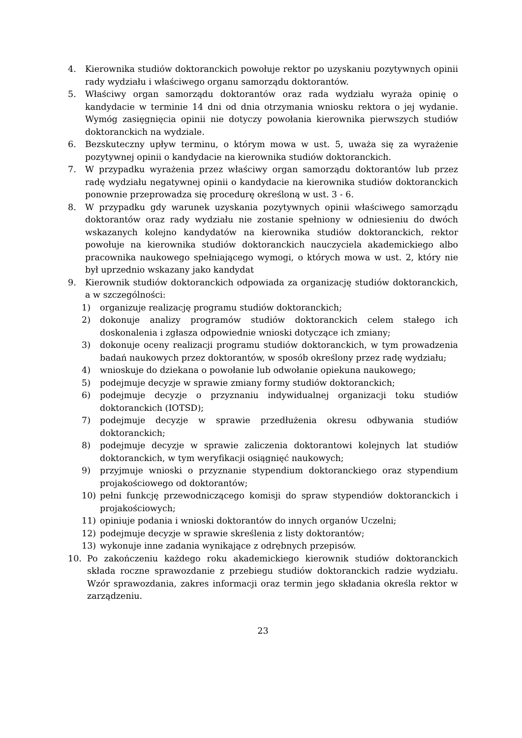4. Kierownika studiów doktoranckich powołuje rektor po uzyskaniu pozytywnych opinii rady wydziału i właściwego organu samorządu doktorantów.
5. Właściwy organ samorządu doktorantów oraz rada wydziału wyraża opinię o kandydacie w terminie 14 dni od dnia otrzymania wniosku rektora o jej wydanie. Wymóg zasięgnięcia opinii nie dotyczy powołania kierownika pierwszych studiów doktoranckich na wydziale.
6. Bezskuteczny upływ terminu, o którym mowa w ust. 5, uważa się za wyrażenie pozytywnej opinii o kandydacie na kierownika studiów doktoranckich.
7. W przypadku wyrażenia przez właściwy organ samorządu doktorantów lub przez radę wydziału negatywnej opinii o kandydacie na kierownika studiów doktoranckich ponownie przeprowadza się procedurę określoną w ust. 3 - 6.
8. W przypadku gdy warunek uzyskania pozytywnych opinii właściwego samorządu doktorantów oraz rady wydziału nie zostanie spełniony w odniesieniu do dwóch wskazanych kolejno kandydatów na kierownika studiów doktoranckich, rektor powołuje na kierownika studiów doktoranckich nauczyciela akademickiego albo pracownika naukowego spełniającego wymogi, o których mowa w ust. 2, który nie był uprzednio wskazany jako kandydat
9. Kierownik studiów doktoranckich odpowiada za organizację studiów doktoranckich, a w szczególności:
1) organizuje realizację programu studiów doktoranckich;
2) dokonuje analizy programów studiów doktoranckich celem stałego ich doskonalenia i zgłasza odpowiednie wnioski dotyczące ich zmiany;
3) dokonuje oceny realizacji programu studiów doktoranckich, w tym prowadzenia badań naukowych przez doktorantów, w sposób określony przez radę wydziału;
4) wnioskuje do dziekana o powołanie lub odwołanie opiekuna naukowego;
5) podejmuje decyzje w sprawie zmiany formy studiów doktoranckich;
6) podejmuje decyzje o przyznaniu indywidualnej organizacji toku studiów doktoranckich (IOTSD);
7) podejmuje decyzje w sprawie przedłużenia okresu odbywania studiów doktoranckich;
8) podejmuje decyzje w sprawie zaliczenia doktorantowi kolejnych lat studiów doktoranckich, w tym weryfikacji osiągnięć naukowych;
9) przyjmuje wnioski o przyznanie stypendium doktoranckiego oraz stypendium projakościowego od doktorantów;
10) pełni funkcję przewodniczącego komisji do spraw stypendiów doktoranckich i projakościowych;
11) opiniuje podania i wnioski doktorantów do innych organów Uczelni;
12) podejmuje decyzje w sprawie skreślenia z listy doktorantów;
13) wykonuje inne zadania wynikające z odrębnych przepisów.
10. Po zakończeniu każdego roku akademickiego kierownik studiów doktoranckich składa roczne sprawozdanie z przebiegu studiów doktoranckich radzie wydziału. Wzór sprawozdania, zakres informacji oraz termin jego składania określa rektor w zarządzeniu.
23